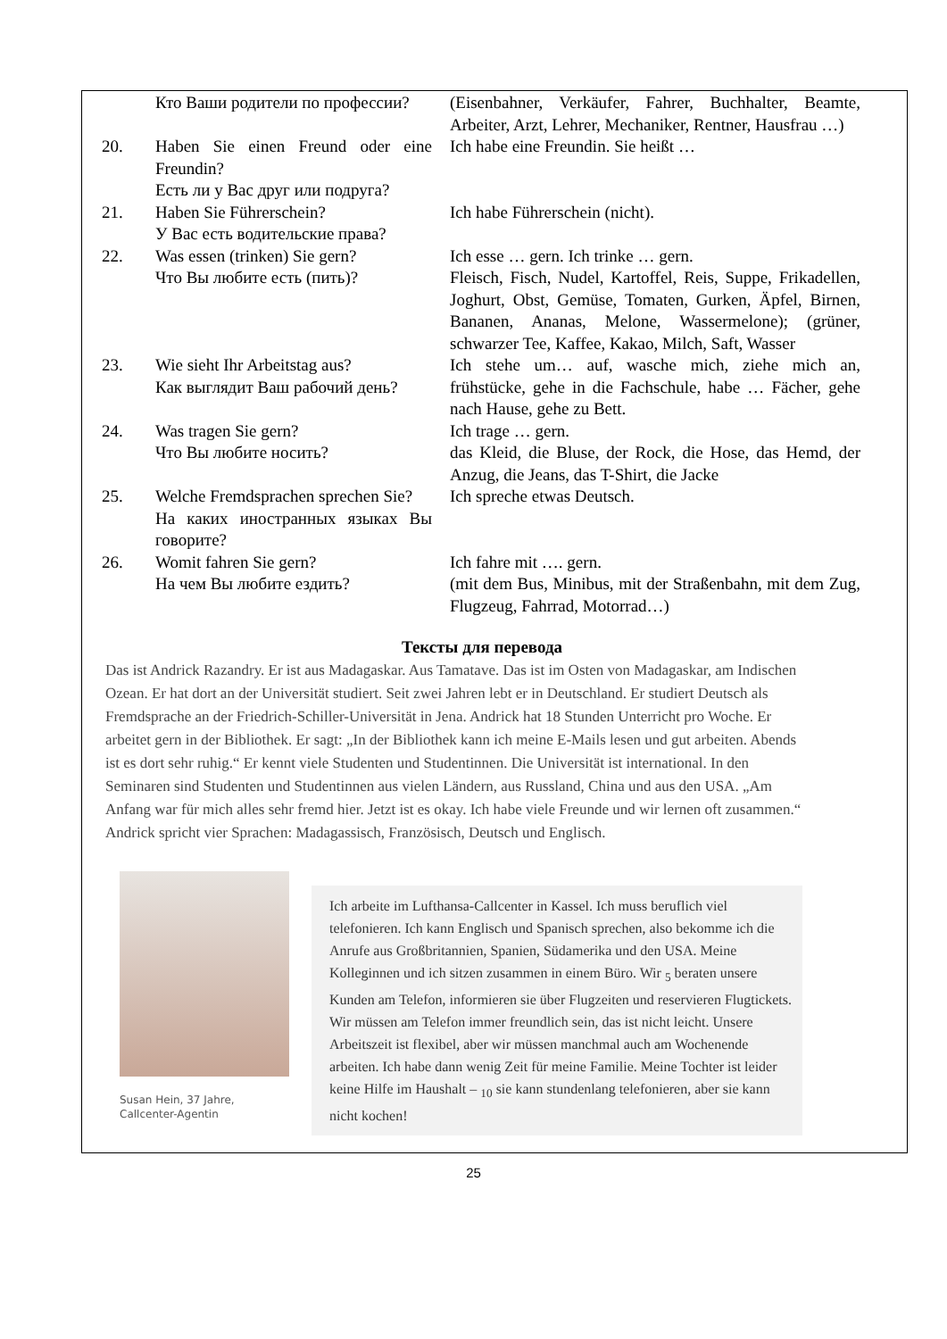| | Кто Ваши родители по профессии? | (Eisenbahner, Verkäufer, Fahrer, Buchhalter, Beamte, Arbeiter, Arzt, Lehrer, Mechaniker, Rentner, Hausfrau …) |
| 20. | Haben Sie einen Freund oder eine Freundin? Есть ли у Вас друг или подруга? | Ich habe eine Freundin. Sie heißt … |
| 21. | Haben Sie Führerschein? У Вас есть водительские права? | Ich habe Führerschein (nicht). |
| 22. | Was essen (trinken) Sie gern? Что Вы любите есть (пить)? | Ich esse … gern. Ich trinke … gern. Fleisch, Fisch, Nudel, Kartoffel, Reis, Suppe, Frikadellen, Joghurt, Obst, Gemüse, Tomaten, Gurken, Äpfel, Birnen, Bananen, Ananas, Melone, Wassermelone); (grüner, schwarzer Tee, Kaffee, Kakao, Milch, Saft, Wasser |
| 23. | Wie sieht Ihr Arbeitstag aus? Как выглядит Ваш рабочий день? | Ich stehe um… auf, wasche mich, ziehe mich an, frühstücke, gehe in die Fachschule, habe … Fächer, gehe nach Hause, gehe zu Bett. |
| 24. | Was tragen Sie gern? Что Вы любите носить? | Ich trage … gern. das Kleid, die Bluse, der Rock, die Hose, das Hemd, der Anzug, die Jeans, das T-Shirt, die Jacke |
| 25. | Welche Fremdsprachen sprechen Sie? На каких иностранных языках Вы говорите? | Ich spreche etwas Deutsch. |
| 26. | Womit fahren Sie gern? На чем Вы любите ездить? | Ich fahre mit …. gern. (mit dem Bus, Minibus, mit der Straßenbahn, mit dem Zug, Flugzeug, Fahrrad, Motorrad…) |
Тексты для перевода
Das ist Andrick Razandry. Er ist aus Madagaskar. Aus Tamatave. Das ist im Osten von Madagaskar, am Indischen Ozean. Er hat dort an der Universität studiert. Seit zwei Jahren lebt er in Deutschland. Er studiert Deutsch als Fremdsprache an der Friedrich-Schiller-Universität in Jena. Andrick hat 18 Stunden Unterricht pro Woche. Er arbeitet gern in der Bibliothek. Er sagt: „In der Bibliothek kann ich meine E-Mails lesen und gut arbeiten. Abends ist es dort sehr ruhig.“ Er kennt viele Studenten und Studentinnen. Die Universität ist international. In den Seminaren sind Studenten und Studentinnen aus vielen Ländern, aus Russland, China und aus den USA. „Am Anfang war für mich alles sehr fremd hier. Jetzt ist es okay. Ich habe viele Freunde und wir lernen oft zusammen.“ Andrick spricht vier Sprachen: Madagassisch, Französisch, Deutsch und Englisch.
Susan Hein, 37 Jahre,
Callcenter-Agentin
Ich arbeite im Lufthansa-Callcenter in Kassel. Ich muss beruflich viel telefonieren. Ich kann Englisch und Spanisch sprechen, also bekomme ich die Anrufe aus Großbritannien, Spanien, Südamerika und den USA. Meine Kolleginnen und ich sitzen zusammen in einem Büro. Wir <sub>5</sub> beraten unsere Kunden am Telefon, informieren sie über Flugzeiten und reservieren Flugtickets. Wir müssen am Telefon immer freundlich sein, das ist nicht leicht. Unsere Arbeitszeit ist flexibel, aber wir müssen manchmal auch am Wochenende arbeiten. Ich habe dann wenig Zeit für meine Familie. Meine Tochter ist leider keine Hilfe im Haushalt – <sub>10</sub> sie kann stundenlang telefonieren, aber sie kann nicht kochen!
25